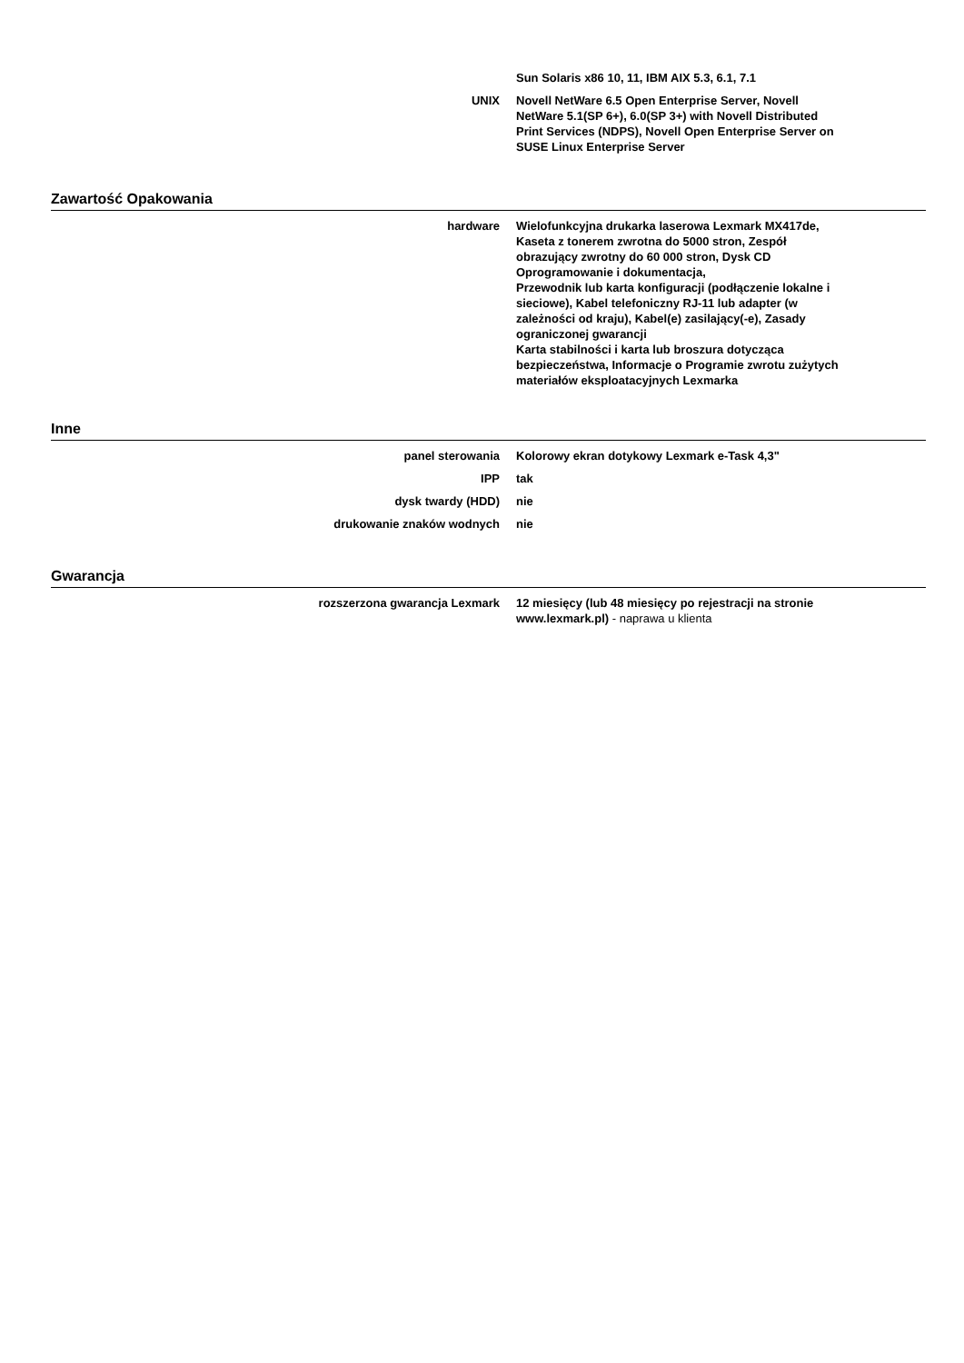| | Sun Solaris x86 10, 11, IBM AIX 5.3, 6.1, 7.1 |
| UNIX | Novell NetWare 6.5 Open Enterprise Server, Novell NetWare 5.1(SP 6+), 6.0(SP 3+) with Novell Distributed Print Services (NDPS), Novell Open Enterprise Server on SUSE Linux Enterprise Server |
Zawartość Opakowania
| hardware | Wielofunkcyjna drukarka laserowa Lexmark MX417de, Kaseta z tonerem zwrotna do 5000 stron, Zespół obrazujący zwrotny do 60 000 stron, Dysk CD Oprogramowanie i dokumentacja, Przewodnik lub karta konfiguracji (podłączenie lokalne i sieciowe), Kabel telefoniczny RJ-11 lub adapter (w zależności od kraju), Kabel(e) zasilający(-e), Zasady ograniczonej gwarancji Karta stabilności i karta lub broszura dotycząca bezpieczeństwa, Informacje o Programie zwrotu zużytych materiałów eksploatacyjnych Lexmarka |
Inne
| panel sterowania | Kolorowy ekran dotykowy Lexmark e-Task 4,3" |
| IPP | tak |
| dysk twardy (HDD) | nie |
| drukowanie znaków wodnych | nie |
Gwarancja
| rozszerzona gwarancja Lexmark | 12 miesięcy (lub 48 miesięcy po rejestracji na stronie www.lexmark.pl) - naprawa u klienta |